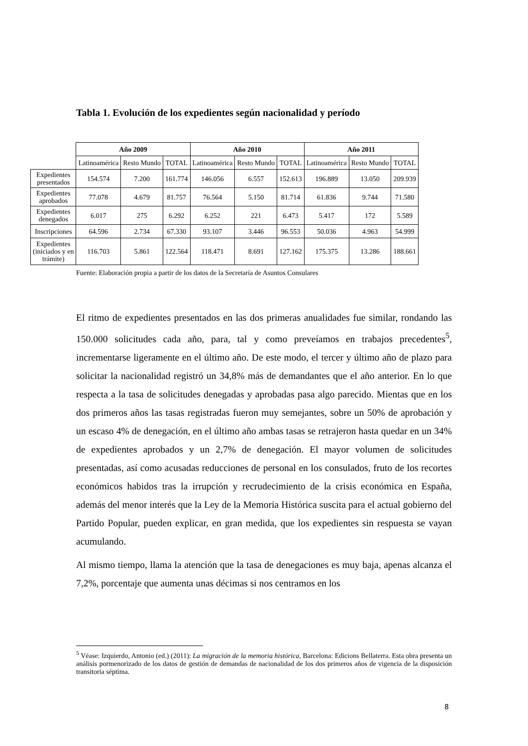Tabla 1. Evolución de los expedientes según nacionalidad y período
| | Año 2009 | | | Año 2010 | | | Año 2011 | | |
| | Latinoamérica | Resto Mundo | TOTAL | Latinoamérica | Resto Mundo | TOTAL | Latinoamérica | Resto Mundo | TOTAL |
| Expedientes presentados | 154.574 | 7.200 | 161.774 | 146.056 | 6.557 | 152.613 | 196.889 | 13.050 | 209.939 |
| Expedientes aprobados | 77.078 | 4.679 | 81.757 | 76.564 | 5.150 | 81.714 | 61.836 | 9.744 | 71.580 |
| Expedientes denegados | 6.017 | 275 | 6.292 | 6.252 | 221 | 6.473 | 5.417 | 172 | 5.589 |
| Inscripciones | 64.596 | 2.734 | 67.330 | 93.107 | 3.446 | 96.553 | 50.036 | 4.963 | 54.999 |
| Expedientes (iniciados y en trámite) | 116.703 | 5.861 | 122.564 | 118.471 | 8.691 | 127.162 | 175.375 | 13.286 | 188.661 |
Fuente: Elaboración propia a partir de los datos de la Secretaría de Asuntos Consulares
El ritmo de expedientes presentados en las dos primeras anualidades fue similar, rondando las 150.000 solicitudes cada año, para, tal y como preveíamos en trabajos precedentes<sup>5</sup>, incrementarse ligeramente en el último año. De este modo, el tercer y último año de plazo para solicitar la nacionalidad registró un 34,8% más de demandantes que el año anterior. En lo que respecta a la tasa de solicitudes denegadas y aprobadas pasa algo parecido. Mientas que en los dos primeros años las tasas registradas fueron muy semejantes, sobre un 50% de aprobación y un escaso 4% de denegación, en el último año ambas tasas se retrajeron hasta quedar en un 34% de expedientes aprobados y un 2,7% de denegación. El mayor volumen de solicitudes presentadas, así como acusadas reducciones de personal en los consulados, fruto de los recortes económicos habidos tras la irrupción y recrudecimiento de la crisis económica en España, además del menor interés que la Ley de la Memoria Histórica suscita para el actual gobierno del Partido Popular, pueden explicar, en gran medida, que los expedientes sin respuesta se vayan acumulando.
Al mismo tiempo, llama la atención que la tasa de denegaciones es muy baja, apenas alcanza el 7,2%, porcentaje que aumenta unas décimas si nos centramos en los
<sup>5</sup> Véase: Izquierdo, Antonio (ed.) (2011): La migración de la memoria histórica, Barcelona: Edicions Bellaterra. Esta obra presenta un análisis pormenorizado de los datos de gestión de demandas de nacionalidad de los dos primeros años de vigencia de la disposición transitoria séptima.
8